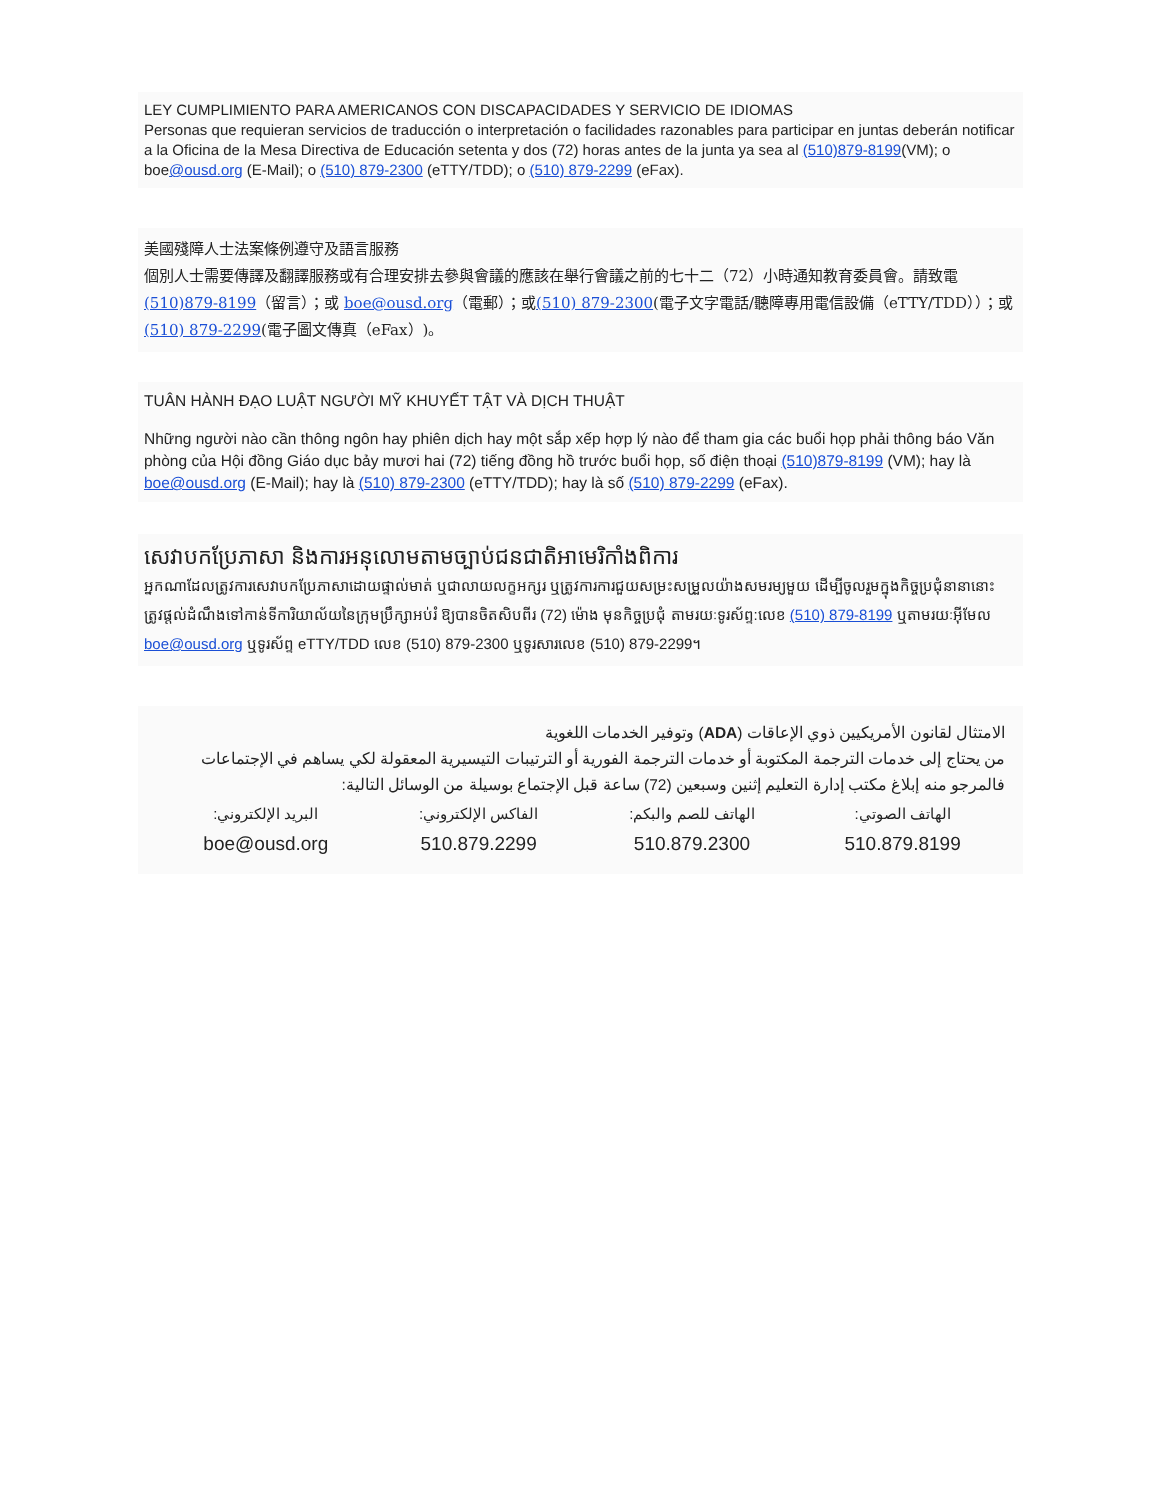LEY CUMPLIMIENTO PARA AMERICANOS CON DISCAPACIDADES Y SERVICIO DE IDIOMAS
Personas que requieran servicios de traducción o interpretación o facilidades razonables para participar en juntas deberán notificar a la Oficina de la Mesa Directiva de Educación setenta y dos (72) horas antes de la junta ya sea al (510)879-8199(VM); o boe@ousd.org (E-Mail); o (510) 879-2300 (eTTY/TDD); o (510) 879-2299 (eFax).
美國殘障人士法案條例遵守及語言服務
個別人士需要傳譯及翻譯服務或有合理安排去參與會議的應該在舉行會議之前的七十二（72）小時通知教育委員會。請致電(510)879-8199（留言）；或 boe@ousd.org（電郵）；或(510) 879-2300(電子文字電話/聽障專用電信設備（eTTY/TDD））；或(510) 879-2299(電子圖文傳真（eFax）)。
TUÂN HÀNH ĐẠO LUẬT NGƯỜI MỸ KHUYẾT TẬT VÀ DỊCH THUẬT
Những người nào cần thông ngôn hay phiên dịch hay một sắp xếp hợp lý nào để tham gia các buổi họp phải thông báo Văn phòng của Hội đồng Giáo dục bảy mươi hai (72) tiếng đồng hồ trước buổi họp, số điện thoại (510)879-8199 (VM); hay là boe@ousd.org (E-Mail); hay là (510) 879-2300 (eTTY/TDD); hay là số (510) 879-2299 (eFax).
សេវាបកប្រែភាសា និងការអនុលោមតាមច្បាប់ជនជាតិអាមេរិកាំងពិការ
អ្នកណាដែលត្រូវការសេវាបកប្រែភាសាដោយផ្ទាល់មាត់ ឬជាលាយលក្ខអក្សរ ឬត្រូវការការជួយសម្រះសម្រួលយ៉ាងសមរម្យមួយ ដើម្បីចូលរួមក្នុងកិច្ចប្រជុំនានានោះ ត្រូវផ្តល់ដំណឹងទៅកាន់ទីការិយាល័យនៃក្រុមប្រឹក្សាអប់រំ ឱ្យបានចិតសិបពីរ (72) ម៉ោង មុនកិច្ចប្រជុំ តាមរយៈទូរស័ព្ទ:លេខ (510) 879-8199 ឬតាមរយៈអ៊ីមែល boe@ousd.org ឬទូរស័ព្ទ eTTY/TDD លេខ (510) 879-2300 ឬទូរសារលេខ (510) 879-2299។
الامتثال لقانون الأمريكيين ذوي الإعاقات (ADA) وتوفير الخدمات اللغوية
من يحتاج إلى خدمات الترجمة المكتوبة أو خدمات الترجمة الفورية أو الترتيبات التيسيرية المعقولة لكي يساهم في الإجتماعات فالمرجو منه إبلاغ مكتب إدارة التعليم إثنين وسبعين (72) ساعة قبل الإجتماع بوسيلة من الوسائل التالية:
| الهاتف الصوتي: | الهاتف للصم والبكم: | الفاكس الإلكتروني: | البريد الإلكتروني: |
| 510.879.8199 | 510.879.2300 | 510.879.2299 | boe@ousd.org |